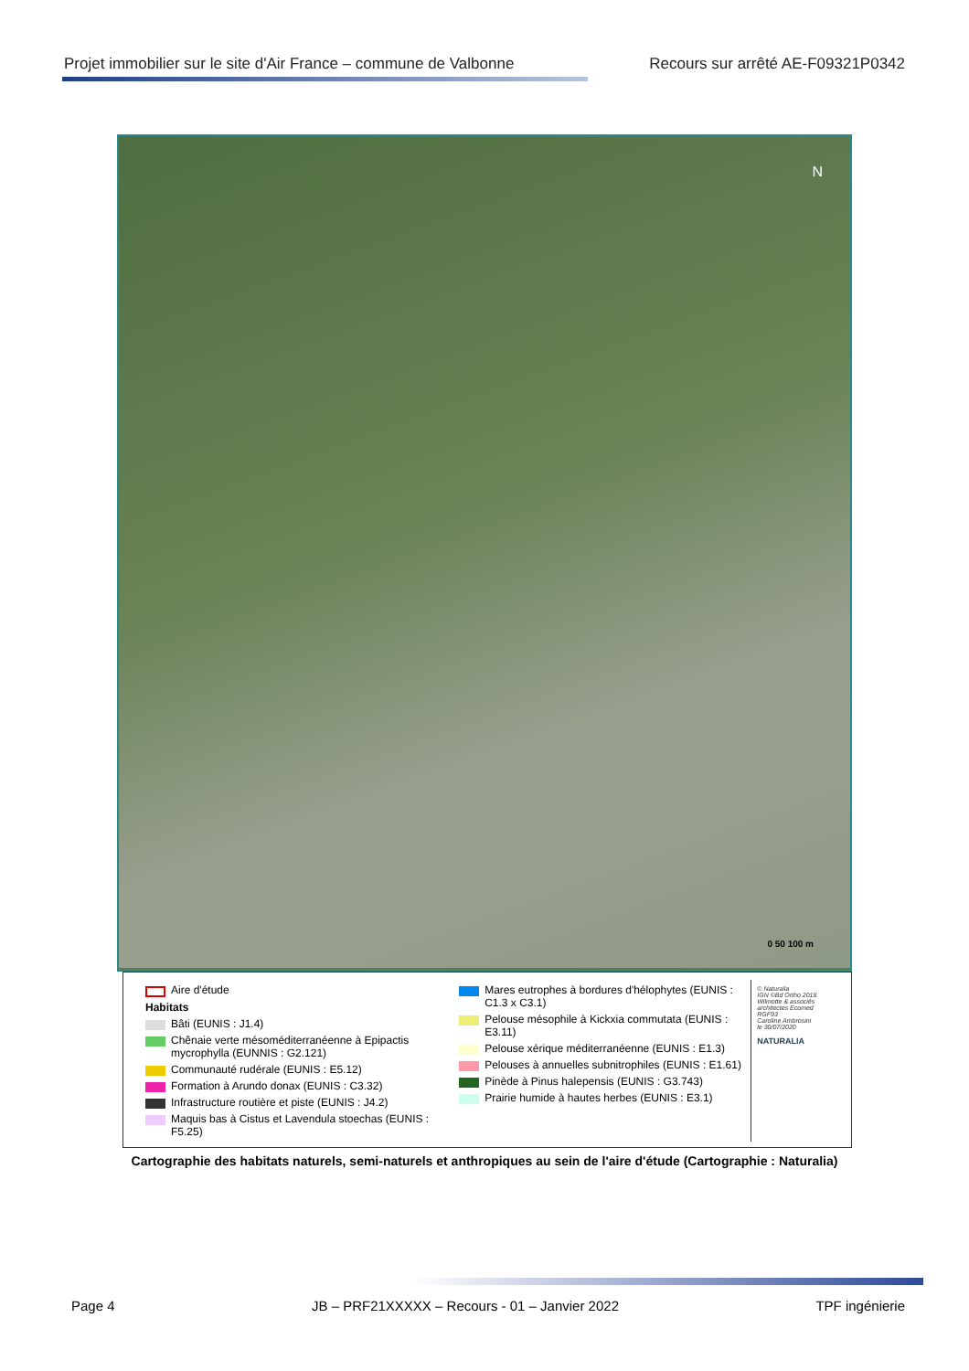Projet immobilier sur le site d'Air France – commune de Valbonne Recours sur arrêté AE-F09321P0342
N
0 50 100 m
Aire d'étude
Habitats
Bâti (EUNIS : J1.4)
Chênaie verte mésoméditerranéenne à Epipactis mycrophylla (EUNNIS : G2.121)
Communauté rudérale (EUNIS : E5.12)
Formation à Arundo donax (EUNIS : C3.32)
Infrastructure routière et piste (EUNIS : J4.2)
Maquis bas à Cistus et Lavendula stoechas (EUNIS : F5.25)
Mares eutrophes à bordures d'hélophytes (EUNIS : C1.3 x C3.1)
Pelouse mésophile à Kickxia commutata (EUNIS : E3.11)
Pelouse xérique méditerranéenne (EUNIS : E1.3)
Pelouses à annuelles subnitrophiles (EUNIS : E1.61)
Pinède à Pinus halepensis (EUNIS : G3.743)
Prairie humide à hautes herbes (EUNIS : E3.1)
© Naturalia
IGN ©Bd Ortho 2018
Wilmotte & associés architectes Ecomed
RGF93
Caroline Ambrosini
le 30/07/2020
NATURALIA
Cartographie des habitats naturels, semi-naturels et anthropiques au sein de l'aire d'étude (Cartographie : Naturalia)
Page 4 JB – PRF21XXXXX – Recours - 01 – Janvier 2022 TPF ingénierie